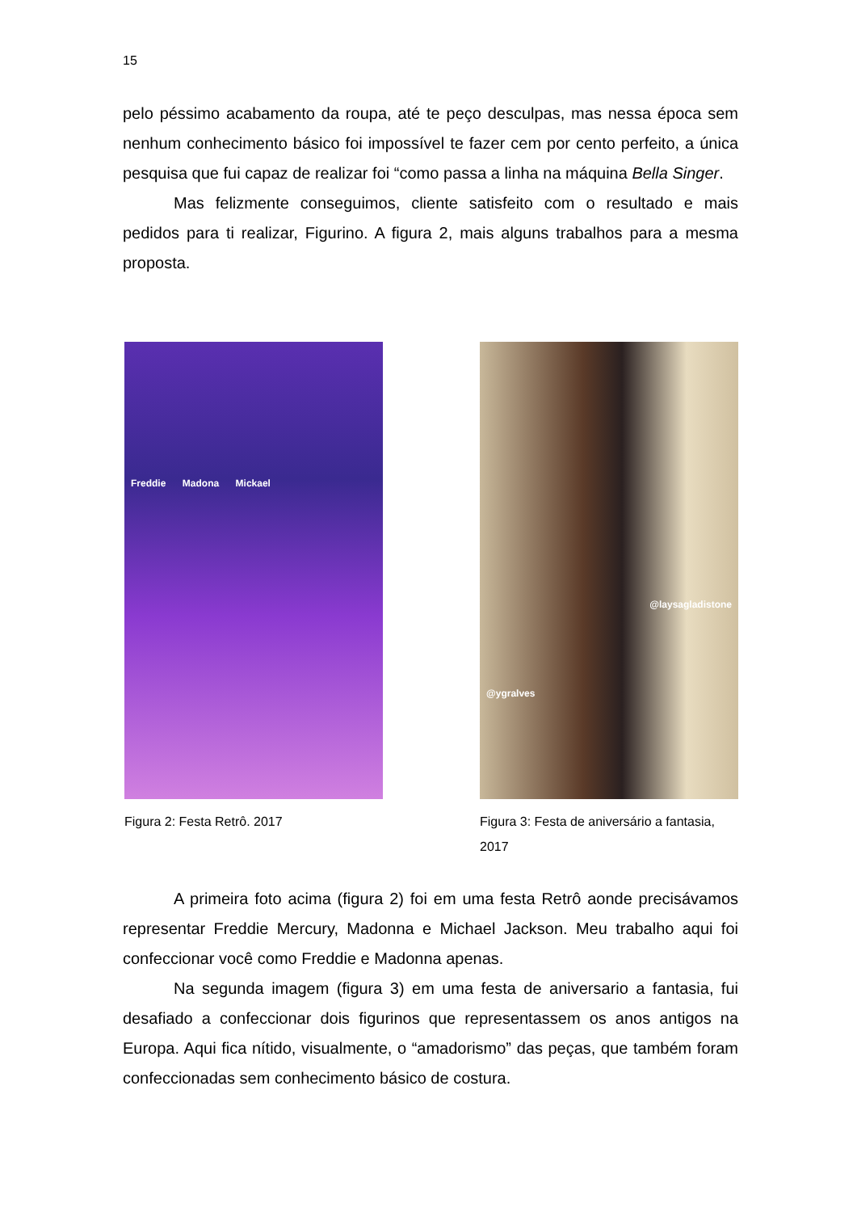15
pelo péssimo acabamento da roupa, até te peço desculpas, mas nessa época sem nenhum conhecimento básico foi impossível te fazer cem por cento perfeito, a única pesquisa que fui capaz de realizar foi “como passa a linha na máquina Bella Singer.
Mas felizmente conseguimos, cliente satisfeito com o resultado e mais pedidos para ti realizar, Figurino. A figura 2, mais alguns trabalhos para a mesma proposta.
Freddie Madona Mickael
Figura 2: Festa Retrô. 2017
@laysagladistone
@ygralves
Figura 3: Festa de aniversário a fantasia,
2017
A primeira foto acima (figura 2) foi em uma festa Retrô aonde precisávamos representar Freddie Mercury, Madonna e Michael Jackson. Meu trabalho aqui foi confeccionar você como Freddie e Madonna apenas.
Na segunda imagem (figura 3) em uma festa de aniversario a fantasia, fui desafiado a confeccionar dois figurinos que representassem os anos antigos na Europa. Aqui fica nítido, visualmente, o “amadorismo” das peças, que também foram confeccionadas sem conhecimento básico de costura.